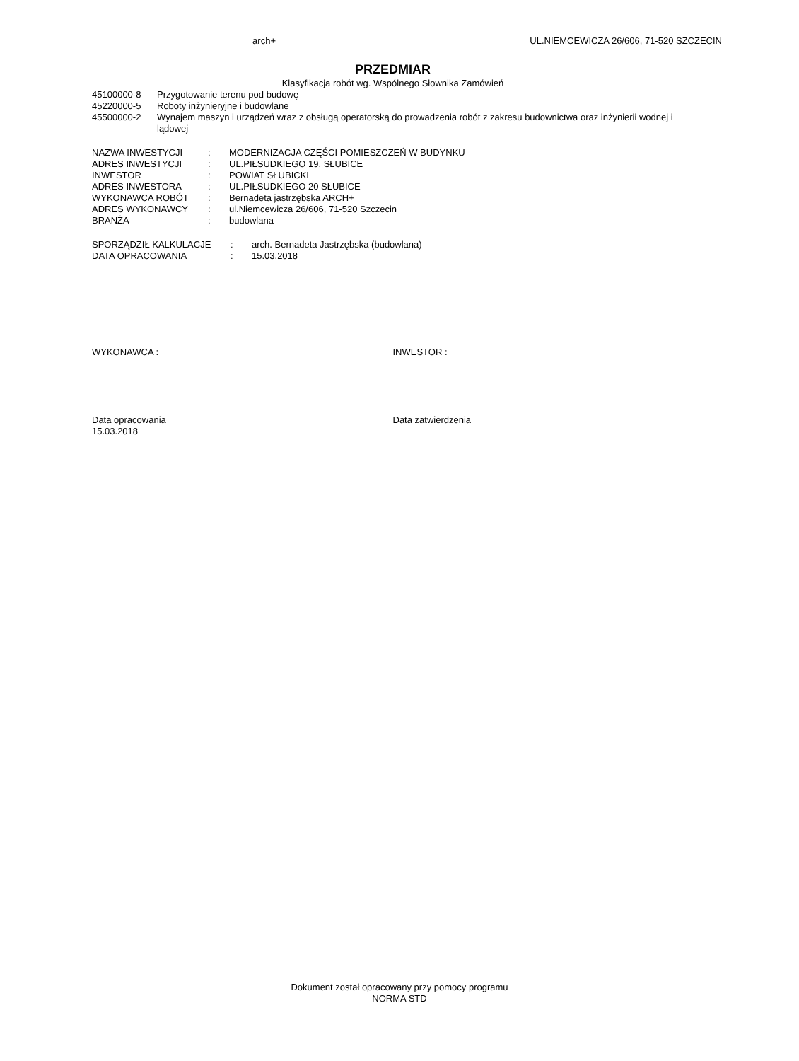arch+ UL.NIEMCEWICZA 26/606, 71-520 SZCZECIN
PRZEDMIAR
Klasyfikacja robót wg. Wspólnego Słownika Zamówień
| 45100000-8 | Przygotowanie terenu pod budowę |
| 45220000-5 | Roboty inżynieryjne i budowlane |
| 45500000-2 | Wynajem maszyn i urządzeń wraz z obsługą operatorską do prowadzenia robót z zakresu budownictwa oraz inżynierii wodnej i lądowej |
| NAZWA INWESTYCJI | : | MODERNIZACJA CZĘŚCI POMIESZCZEŃ W BUDYNKU |
| ADRES INWESTYCJI | : | UL.PIŁSUDKIEGO 19, SŁUBICE |
| INWESTOR | : | POWIAT SŁUBICKI |
| ADRES INWESTORA | : | UL.PIŁSUDKIEGO 20 SŁUBICE |
| WYKONAWCA ROBÓT | : | Bernadeta jastrzębska ARCH+ |
| ADRES WYKONAWCY | : | ul.Niemcewicza 26/606, 71-520 Szczecin |
| BRANŻA | : | budowlana |
| SPORZĄDZIŁ KALKULACJE | : | arch. Bernadeta Jastrzębska (budowlana) |
| DATA OPRACOWANIA | : | 15.03.2018 |
WYKONAWCA : INWESTOR :
Data opracowania
15.03.2018
Data zatwierdzenia
Dokument został opracowany przy pomocy programu
NORMA STD